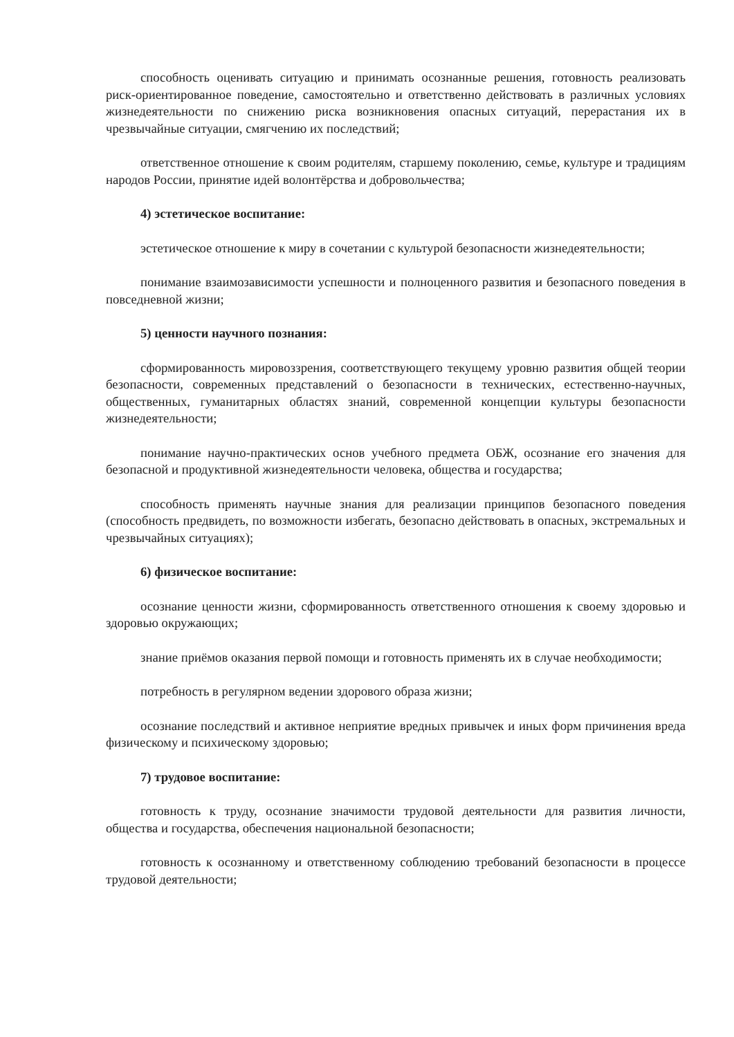способность оценивать ситуацию и принимать осознанные решения, готовность реализовать риск-ориентированное поведение, самостоятельно и ответственно действовать в различных условиях жизнедеятельности по снижению риска возникновения опасных ситуаций, перерастания их в чрезвычайные ситуации, смягчению их последствий;
ответственное отношение к своим родителям, старшему поколению, семье, культуре и традициям народов России, принятие идей волонтёрства и добровольчества;
4) эстетическое воспитание:
эстетическое отношение к миру в сочетании с культурой безопасности жизнедеятельности;
понимание взаимозависимости успешности и полноценного развития и безопасного поведения в повседневной жизни;
5) ценности научного познания:
сформированность мировоззрения, соответствующего текущему уровню развития общей теории безопасности, современных представлений о безопасности в технических, естественно-научных, общественных, гуманитарных областях знаний, современной концепции культуры безопасности жизнедеятельности;
понимание научно-практических основ учебного предмета ОБЖ, осознание его значения для безопасной и продуктивной жизнедеятельности человека, общества и государства;
способность применять научные знания для реализации принципов безопасного поведения (способность предвидеть, по возможности избегать, безопасно действовать в опасных, экстремальных и чрезвычайных ситуациях);
6) физическое воспитание:
осознание ценности жизни, сформированность ответственного отношения к своему здоровью и здоровью окружающих;
знание приёмов оказания первой помощи и готовность применять их в случае необходимости;
потребность в регулярном ведении здорового образа жизни;
осознание последствий и активное неприятие вредных привычек и иных форм причинения вреда физическому и психическому здоровью;
7) трудовое воспитание:
готовность к труду, осознание значимости трудовой деятельности для развития личности, общества и государства, обеспечения национальной безопасности;
готовность к осознанному и ответственному соблюдению требований безопасности в процессе трудовой деятельности;